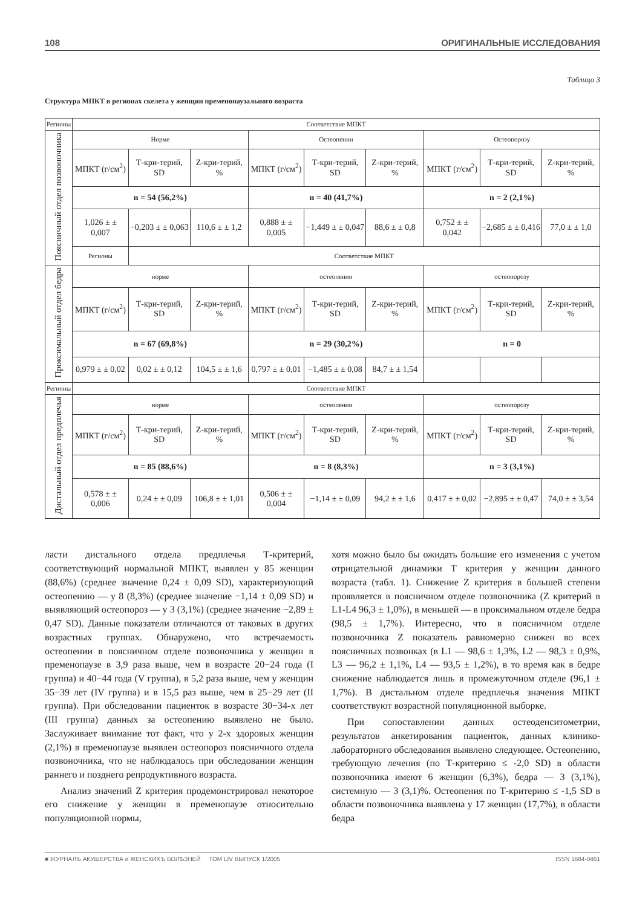108 ОРИГИНАЛЬНЫЕ ИССЛЕДОВАНИЯ
Таблица 3
Структура МПКТ в регионах скелета у женщин пременопаузального возраста
| Регионы | Соответствие МПКТ | | | | | | | | |
| --- | --- | --- | --- | --- | --- | --- | --- | --- | --- |
| Поясничный отдел позвоночника | Норме | | | Остеопении | | | Остеопорозу | | |
| | МПКТ (г/см<sup>2</sup>) | Т-кри-терий, SD | Z-кри-терий, % | МПКТ (г/см<sup>2</sup>) | Т-кри-терий, SD | Z-кри-терий, % | МПКТ (г/см<sup>2</sup>) | Т-кри-терий, SD | Z-кри-терий, % |
| | n = 54 (56,2%) | | | n = 40 (41,7%) | | | n = 2 (2,1%) | | |
| | 1,026 ± ± 0,007 | −0,203 ± ± 0,063 | 110,6 ± ± 1,2 | 0,888 ± ± 0,005 | −1,449 ± ± 0,047 | 88,6 ± ± 0,8 | 0,752 ± ± 0,042 | −2,685 ± ± 0,416 | 77,0 ± ± 1,0 |
| | Регионы | Соответствие МПКТ | | | | | | | |
| Проксимальный отдел бедра | норме | | | остеопении | | | остеопорозу | | |
| | МПКТ (г/см<sup>2</sup>) | Т-кри-терий, SD | Z-кри-терий, % | МПКТ (г/см<sup>2</sup>) | Т-кри-терий, SD | Z-кри-терий, % | МПКТ (г/см<sup>2</sup>) | Т-кри-терий, SD | Z-кри-терий, % |
| | n = 67 (69,8%) | | | n = 29 (30,2%) | | | n = 0 | | |
| | 0,979 ± ± 0,02 | 0,02 ± ± 0,12 | 104,5 ± ± 1,6 | 0,797 ± ± 0,01 | −1,485 ± ± 0,08 | 84,7 ± ± 1,54 | | | |
| Регионы | Соответствие МПКТ | | | | | | | | |
| Дистальный отдел предплечья | норме | | | остеопении | | | остеопорозу | | |
| | МПКТ (г/см<sup>2</sup>) | Т-кри-терий, SD | Z-кри-терий, % | МПКТ (г/см<sup>2</sup>) | Т-кри-терий, SD | Z-кри-терий, % | МПКТ (г/см<sup>2</sup>) | Т-кри-терий, SD | Z-кри-терий, % |
| | n = 85 (88,6%) | | | n = 8 (8,3%) | | | n = 3 (3,1%) | | |
| | 0,578 ± ± 0,006 | 0,24 ± ± 0,09 | 106,8 ± ± 1,01 | 0,506 ± ± 0,004 | −1,14 ± ± 0,09 | 94,2 ± ± 1,6 | 0,417 ± ± 0,02 | −2,895 ± ± 0,47 | 74,0 ± ± 3,54 |
ласти дистального отдела предплечья Т-критерий, соответствующий нормальной МПКТ, выявлен у 85 женщин (88,6%) (среднее значение 0,24 ± 0,09 SD), характеризующий остеопению — у 8 (8,3%) (среднее значение −1,14 ± 0,09 SD) и выявляющий остеопороз — у 3 (3,1%) (среднее значение −2,89 ± 0,47 SD). Данные показатели отличаются от таковых в других возрастных группах. Обнаружено, что встречаемость остеопении в поясничном отделе позвоночника у женщин в пременопаузе в 3,9 раза выше, чем в возрасте 20−24 года (I группа) и 40−44 года (V группа), в 5,2 раза выше, чем у женщин 35−39 лет (IV группа) и в 15,5 раз выше, чем в 25−29 лет (II группа). При обследовании пациенток в возрасте 30−34-х лет (III группа) данных за остеопению выявлено не было. Заслуживает внимание тот факт, что у 2-х здоровых женщин (2,1%) в пременопаузе выявлен остеопороз поясничного отдела позвоночника, что не наблюдалось при обследовании женщин раннего и позднего репродуктивного возраста.
Анализ значений Z критерия продемонстрировал некоторое его снижение у женщин в пременопаузе относительно популяционной нормы,
хотя можно было бы ожидать большие его изменения с учетом отрицательной динамики Т критерия у женщин данного возраста (табл. 1). Снижение Z критерия в большей степени проявляется в поясничном отделе позвоночника (Z критерий в L1-L4 96,3 ± 1,0%), в меньшей — в проксимальном отделе бедра (98,5 ± 1,7%). Интересно, что в поясничном отделе позвоночника Z показатель равномерно снижен во всех поясничных позвонках (в L1 — 98,6 ± 1,3%, L2 — 98,3 ± 0,9%, L3 — 96,2 ± 1,1%, L4 — 93,5 ± 1,2%), в то время как в бедре снижение наблюдается лишь в промежуточном отделе (96,1 ± 1,7%). В дистальном отделе предплечья значения МПКТ соответствуют возрастной популяционной выборке.
При сопоставлении данных остеоденситометрии, результатов анкетирования пациенток, данных клинико-лабораторного обследования выявлено следующее. Остеопению, требующую лечения (по Т-критерию ≤ -2,0 SD) в области позвоночника имеют 6 женщин (6,3%), бедра — 3 (3,1%), системную — 3 (3,1)%. Остеопения по Т-критерию ≤ -1,5 SD в области позвоночника выявлена у 17 женщин (17,7%), в области бедра
■ ЖУРНАЛЪ АКУШЕРСТВА и ЖЕНСКИХЪ БОЛѢЗНЕЙ ТОМ LIV ВЫПУСК 1/2005 ISSN 1684-0461